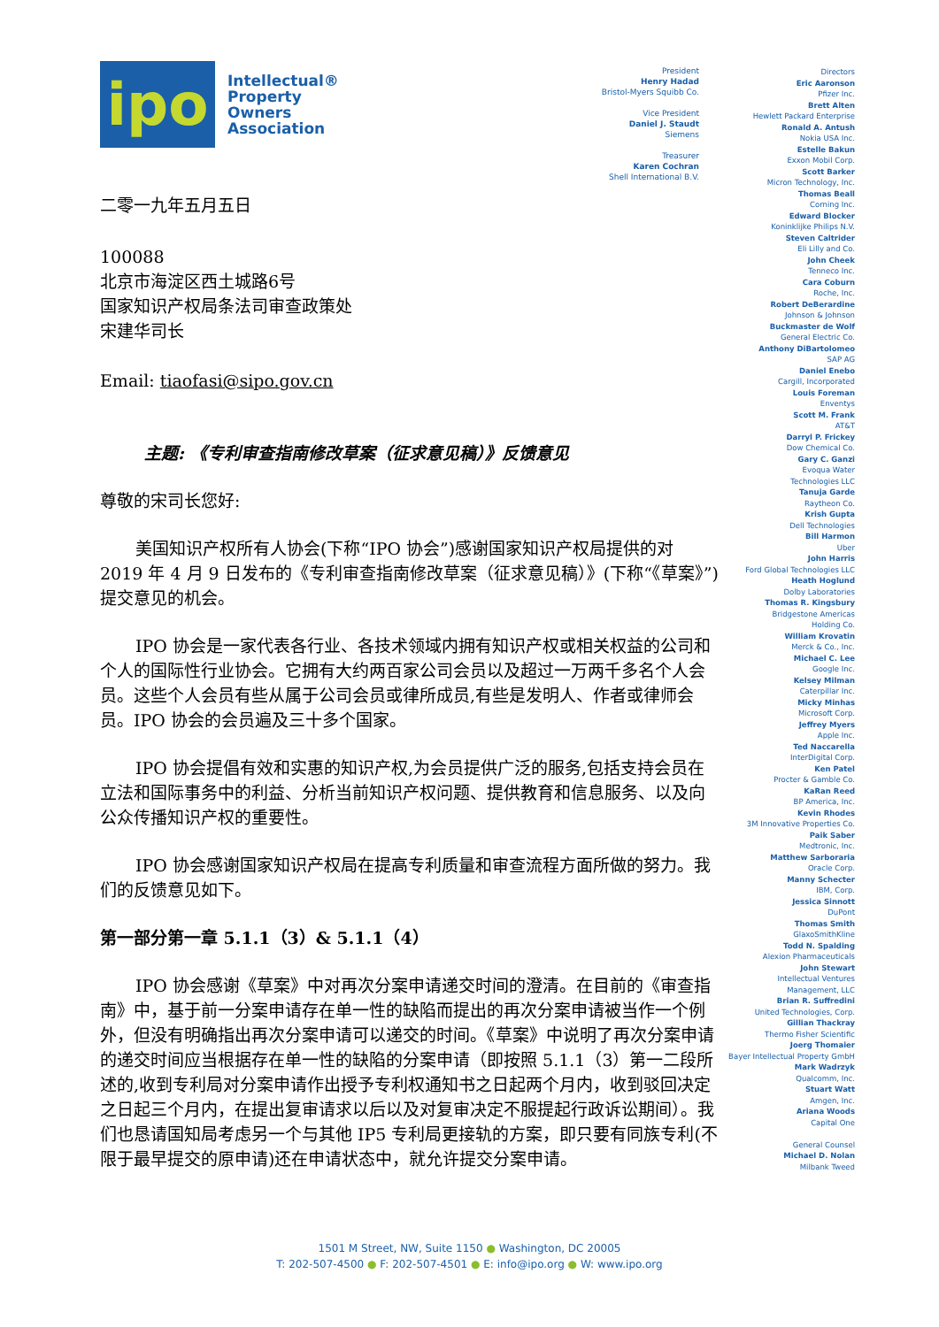ipo
Intellectual®
Property
Owners
Association
二零一九年五月五日
100088
北京市海淀区西土城路6号
国家知识产权局条法司审查政策处
宋建华司长
Email: tiaofasi@sipo.gov.cn
主题: 《专利审查指南修改草案（征求意见稿）》反馈意见
尊敬的宋司长您好:
美国知识产权所有人协会(下称“IPO 协会”)感谢国家知识产权局提供的对 2019 年 4 月 9 日发布的《专利审查指南修改草案（征求意见稿）》(下称“《草案》”)提交意见的机会。
IPO 协会是一家代表各行业、各技术领域内拥有知识产权或相关权益的公司和个人的国际性行业协会。它拥有大约两百家公司会员以及超过一万两千多名个人会员。这些个人会员有些从属于公司会员或律所成员,有些是发明人、作者或律师会员。IPO 协会的会员遍及三十多个国家。
IPO 协会提倡有效和实惠的知识产权,为会员提供广泛的服务,包括支持会员在立法和国际事务中的利益、分析当前知识产权问题、提供教育和信息服务、以及向公众传播知识产权的重要性。
IPO 协会感谢国家知识产权局在提高专利质量和审查流程方面所做的努力。我们的反馈意见如下。
第一部分第一章 5.1.1（3）& 5.1.1（4）
IPO 协会感谢《草案》中对再次分案申请递交时间的澄清。在目前的《审查指南》中，基于前一分案申请存在单一性的缺陷而提出的再次分案申请被当作一个例外，但没有明确指出再次分案申请可以递交的时间。《草案》中说明了再次分案申请的递交时间应当根据存在单一性的缺陷的分案申请（即按照 5.1.1（3）第一二段所述的,收到专利局对分案申请作出授予专利权通知书之日起两个月内，收到驳回决定之日起三个月内，在提出复审请求以后以及对复审决定不服提起行政诉讼期间）。我们也恳请国知局考虑另一个与其他 IP5 专利局更接轨的方案，即只要有同族专利(不限于最早提交的原申请)还在申请状态中，就允许提交分案申请。
President
Henry Hadad
Bristol-Myers Squibb Co.
Vice President
Daniel J. Staudt
Siemens
Treasurer
Karen Cochran
Shell International B.V.
Directors
Eric Aaronson
Pfizer Inc.
Brett Alten
Hewlett Packard Enterprise
Ronald A. Antush
Nokia USA Inc.
Estelle Bakun
Exxon Mobil Corp.
Scott Barker
Micron Technology, Inc.
Thomas Beall
Corning Inc.
Edward Blocker
Koninklijke Philips N.V.
Steven Caltrider
Eli Lilly and Co.
John Cheek
Tenneco Inc.
Cara Coburn
Roche, Inc.
Robert DeBerardine
Johnson & Johnson
Buckmaster de Wolf
General Electric Co.
Anthony DiBartolomeo
SAP AG
Daniel Enebo
Cargill, Incorporated
Louis Foreman
Enventys
Scott M. Frank
AT&T
Darryl P. Frickey
Dow Chemical Co.
Gary C. Ganzi
Evoqua Water
Technologies LLC
Tanuja Garde
Raytheon Co.
Krish Gupta
Dell Technologies
Bill Harmon
Uber
John Harris
Ford Global Technologies LLC
Heath Hoglund
Dolby Laboratories
Thomas R. Kingsbury
Bridgestone Americas
Holding Co.
William Krovatin
Merck & Co., Inc.
Michael C. Lee
Google Inc.
Kelsey Milman
Caterpillar Inc.
Micky Minhas
Microsoft Corp.
Jeffrey Myers
Apple Inc.
Ted Naccarella
InterDigital Corp.
Ken Patel
Procter & Gamble Co.
KaRan Reed
BP America, Inc.
Kevin Rhodes
3M Innovative Properties Co.
Paik Saber
Medtronic, Inc.
Matthew Sarboraria
Oracle Corp.
Manny Schecter
IBM, Corp.
Jessica Sinnott
DuPont
Thomas Smith
GlaxoSmithKline
Todd N. Spalding
Alexion Pharmaceuticals
John Stewart
Intellectual Ventures
Management, LLC
Brian R. Suffredini
United Technologies, Corp.
Gillian Thackray
Thermo Fisher Scientific
Joerg Thomaier
Bayer Intellectual Property GmbH
Mark Wadrzyk
Qualcomm, Inc.
Stuart Watt
Amgen, Inc.
Ariana Woods
Capital One
General Counsel
Michael D. Nolan
Milbank Tweed
1501 M Street, NW, Suite 1150 ● Washington, DC 20005
T: 202-507-4500 ● F: 202-507-4501 ● E: info@ipo.org ● W: www.ipo.org